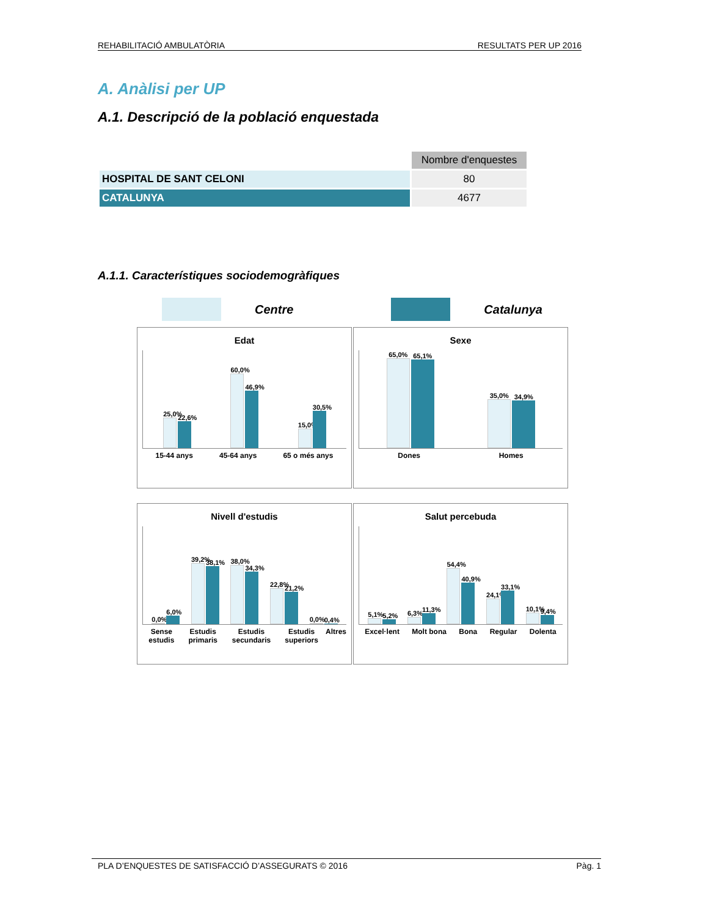REHABILITACIÓ AMBULATÒRIA RESULTATS PER UP 2016
A. Anàlisi per UP
A.1. Descripció de la població enquestada
| | Nombre d'enquestes |
| HOSPITAL DE SANT CELONI | 80 |
| CATALUNYA | 4677 |
A.1.1. Característiques sociodemogràfiques
Centre Catalunya
Edat
25,0%
22,6%
60,0%
46,9%
15,0%
30,5%
15-44 anys 45-64 anys 65 o més anys
Sexe
65,0%
65,1%
35,0%
34,9%
Dones Homes
Nivell d'estudis
0,0%
6,0%
39,2%
38,1%
38,0%
34,3%
22,8%
21,2%
0,0%
0,4%
Sense estudis Estudis primaris Estudis secundaris Estudis superiors Altres
Salut percebuda
5,1%
5,2%
6,3%
11,3%
54,4%
40,9%
24,1%
33,1%
10,1%
9,4%
Excel·lent Molt bona Bona Regular Dolenta
PLA D’ENQUESTES DE SATISFACCIÓ D’ASSEGURATS © 2016 Pàg. 1